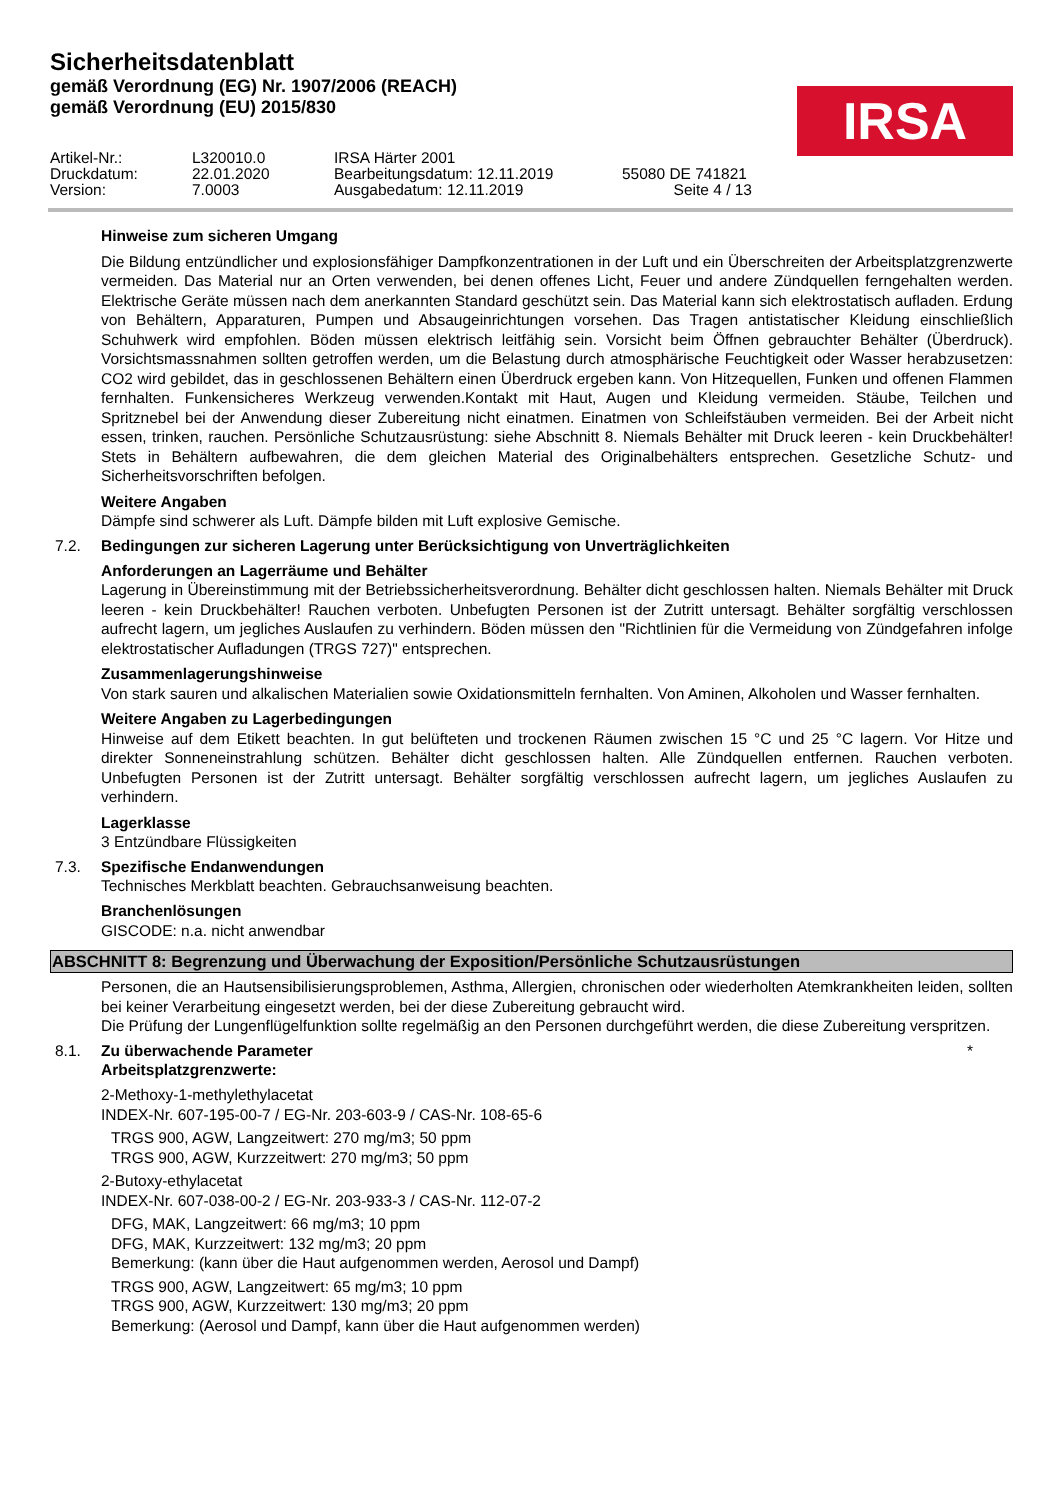Sicherheitsdatenblatt
gemäß Verordnung (EG) Nr. 1907/2006 (REACH)
gemäß Verordnung (EU) 2015/830
IRSA
Artikel-Nr.:
L320010.0
IRSA Härter 2001
Druckdatum:
22.01.2020
Bearbeitungsdatum: 12.11.2019
55080 DE 741821
Version:
7.0003
Ausgabedatum: 12.11.2019
Seite 4 / 13
Hinweise zum sicheren Umgang
Die Bildung entzündlicher und explosionsfähiger Dampfkonzentrationen in der Luft und ein Überschreiten der Arbeitsplatzgrenzwerte vermeiden. Das Material nur an Orten verwenden, bei denen offenes Licht, Feuer und andere Zündquellen ferngehalten werden. Elektrische Geräte müssen nach dem anerkannten Standard geschützt sein. Das Material kann sich elektrostatisch aufladen. Erdung von Behältern, Apparaturen, Pumpen und Absaugeinrichtungen vorsehen. Das Tragen antistatischer Kleidung einschließlich Schuhwerk wird empfohlen. Böden müssen elektrisch leitfähig sein. Vorsicht beim Öffnen gebrauchter Behälter (Überdruck). Vorsichtsmassnahmen sollten getroffen werden, um die Belastung durch atmosphärische Feuchtigkeit oder Wasser herabzusetzen: CO2 wird gebildet, das in geschlossenen Behältern einen Überdruck ergeben kann. Von Hitzequellen, Funken und offenen Flammen fernhalten. Funkensicheres Werkzeug verwenden.Kontakt mit Haut, Augen und Kleidung vermeiden. Stäube, Teilchen und Spritznebel bei der Anwendung dieser Zubereitung nicht einatmen. Einatmen von Schleifstäuben vermeiden. Bei der Arbeit nicht essen, trinken, rauchen. Persönliche Schutzausrüstung: siehe Abschnitt 8. Niemals Behälter mit Druck leeren - kein Druckbehälter! Stets in Behältern aufbewahren, die dem gleichen Material des Originalbehälters entsprechen. Gesetzliche Schutz- und Sicherheitsvorschriften befolgen.
Weitere Angaben
Dämpfe sind schwerer als Luft. Dämpfe bilden mit Luft explosive Gemische.
7.2. Bedingungen zur sicheren Lagerung unter Berücksichtigung von Unverträglichkeiten
Anforderungen an Lagerräume und Behälter
Lagerung in Übereinstimmung mit der Betriebssicherheitsverordnung. Behälter dicht geschlossen halten. Niemals Behälter mit Druck leeren - kein Druckbehälter! Rauchen verboten. Unbefugten Personen ist der Zutritt untersagt. Behälter sorgfältig verschlossen aufrecht lagern, um jegliches Auslaufen zu verhindern. Böden müssen den "Richtlinien für die Vermeidung von Zündgefahren infolge elektrostatischer Aufladungen (TRGS 727)" entsprechen.
Zusammenlagerungshinweise
Von stark sauren und alkalischen Materialien sowie Oxidationsmitteln fernhalten. Von Aminen, Alkoholen und Wasser fernhalten.
Weitere Angaben zu Lagerbedingungen
Hinweise auf dem Etikett beachten. In gut belüfteten und trockenen Räumen zwischen 15 °C und 25 °C lagern. Vor Hitze und direkter Sonneneinstrahlung schützen. Behälter dicht geschlossen halten. Alle Zündquellen entfernen. Rauchen verboten. Unbefugten Personen ist der Zutritt untersagt. Behälter sorgfältig verschlossen aufrecht lagern, um jegliches Auslaufen zu verhindern.
Lagerklasse
3 Entzündbare Flüssigkeiten
7.3. Spezifische Endanwendungen
Technisches Merkblatt beachten. Gebrauchsanweisung beachten.
Branchenlösungen
GISCODE: n.a. nicht anwendbar
ABSCHNITT 8: Begrenzung und Überwachung der Exposition/Persönliche Schutzausrüstungen
Personen, die an Hautsensibilisierungsproblemen, Asthma, Allergien, chronischen oder wiederholten Atemkrankheiten leiden, sollten bei keiner Verarbeitung eingesetzt werden, bei der diese Zubereitung gebraucht wird.
Die Prüfung der Lungenflügelfunktion sollte regelmäßig an den Personen durchgeführt werden, die diese Zubereitung verspritzen.
8.1. Zu überwachende Parameter *
Arbeitsplatzgrenzwerte:
2-Methoxy-1-methylethylacetat
INDEX-Nr. 607-195-00-7 / EG-Nr. 203-603-9 / CAS-Nr. 108-65-6
TRGS 900, AGW, Langzeitwert: 270 mg/m3; 50 ppm
TRGS 900, AGW, Kurzzeitwert: 270 mg/m3; 50 ppm
2-Butoxy-ethylacetat
INDEX-Nr. 607-038-00-2 / EG-Nr. 203-933-3 / CAS-Nr. 112-07-2
DFG, MAK, Langzeitwert: 66 mg/m3; 10 ppm
DFG, MAK, Kurzzeitwert: 132 mg/m3; 20 ppm
Bemerkung: (kann über die Haut aufgenommen werden, Aerosol und Dampf)
TRGS 900, AGW, Langzeitwert: 65 mg/m3; 10 ppm
TRGS 900, AGW, Kurzzeitwert: 130 mg/m3; 20 ppm
Bemerkung: (Aerosol und Dampf, kann über die Haut aufgenommen werden)